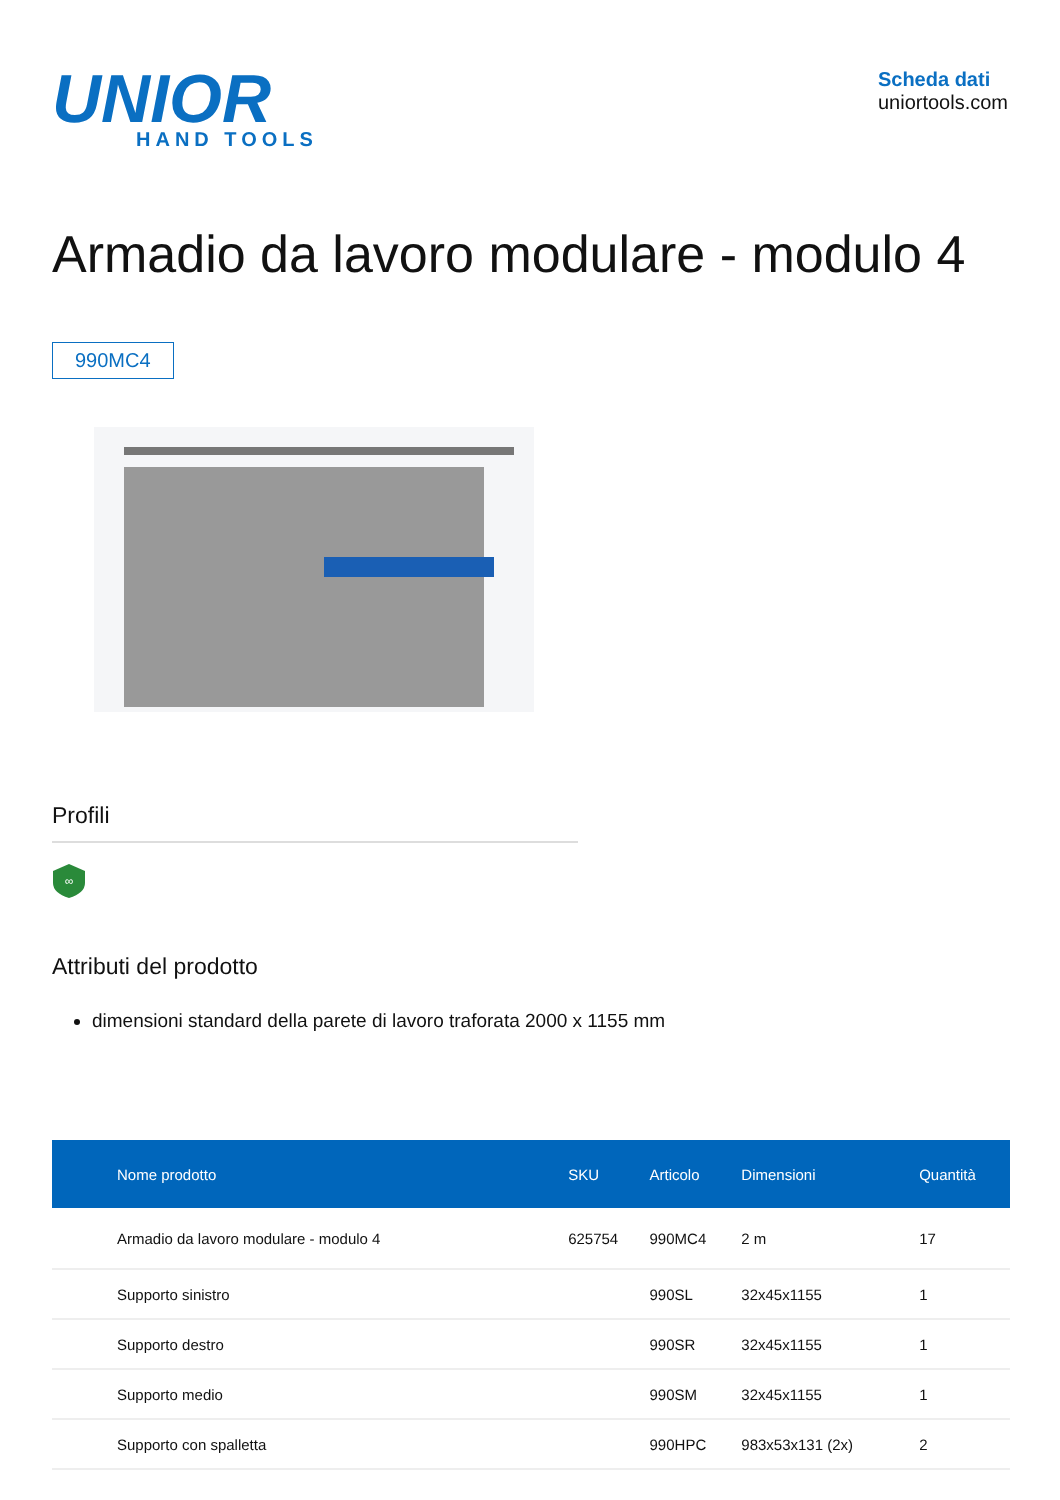UNIOR
HAND TOOLS
Scheda dati
uniortools.com
Armadio da lavoro modulare - modulo 4
990MC4
Profili
∞
Attributi del prodotto
dimensioni standard della parete di lavoro traforata 2000 x 1155 mm
| Nome prodotto | SKU | Articolo | Dimensioni | Quantità |
| --- | --- | --- | --- | --- |
| Armadio da lavoro modulare - modulo 4 | 625754 | 990MC4 | 2 m | 17 |
| Supporto sinistro | | 990SL | 32x45x1155 | 1 |
| Supporto destro | | 990SR | 32x45x1155 | 1 |
| Supporto medio | | 990SM | 32x45x1155 | 1 |
| Supporto con spalletta | | 990HPC | 983x53x131 (2x) | 2 |